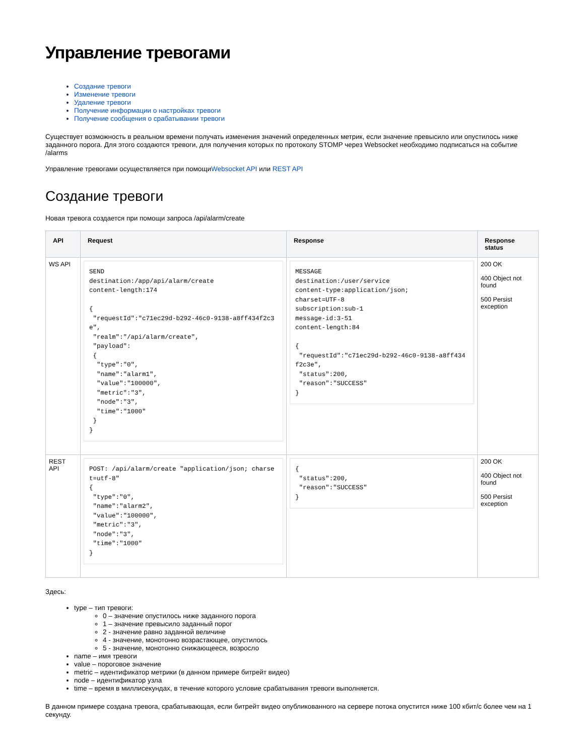Управление тревогами
Создание тревоги
Изменение тревоги
Удаление тревоги
Получение информации о настройках тревоги
Получение сообщения о срабатывании тревоги
Существует возможность в реальном времени получать изменения значений определенных метрик, если значение превысило или опустилось ниже заданного порога. Для этого создаются тревоги, для получения которых по протоколу STOMP через Websocket необходимо подписаться на событие /alarms
Управление тревогами осуществляется при помощиWebsocket API или REST API
Создание тревоги
Новая тревога создается при помощи запроса /api/alarm/create
| API | Request | Response | Response status |
| --- | --- | --- | --- |
| WS API | SEND destination:/app/api/alarm/create content-length:174 { "requestId":"c71ec29d-b292-46c0-9138-a8ff434f2c3e", "realm":"/api/alarm/create", "payload": { "type":"0", "name":"alarm1", "value":"100000", "metric":"3", "node":"3", "time":"1000" } } | MESSAGE destination:/user/service content-type:application/json; charset=UTF-8 subscription:sub-1 message-id:3-51 content-length:84 { "requestId":"c71ec29d-b292-46c0-9138-a8ff434f2c3e", "status":200, "reason":"SUCCESS" } | 200 OK 400 Object not found 500 Persist exception |
| REST API | POST: /api/alarm/create "application/json; charset=utf-8" { "type":"0", "name":"alarm2", "value":"100000", "metric":"3", "node":"3", "time":"1000" } | { "status":200, "reason":"SUCCESS" } | 200 OK 400 Object not found 500 Persist exception |
Здесь:
type – тип тревоги:
0 – значение опустилось ниже заданного порога
1 – значение превысило заданный порог
2 - значение равно заданной величине
4 - значение, монотонно возрастающее, опустилось
5 - значение, монотонно снижающееся, возросло
name – имя тревоги
value – пороговое значение
metric – идентификатор метрики (в данном примере битрейт видео)
node – идентификатор узла
time – время в миллисекундах, в течение которого условие срабатывания тревоги выполняется.
В данном примере создана тревога, срабатывающая, если битрейт видео опубликованного на сервере потока опустится ниже 100 кбит/с более чем на 1 секунду.